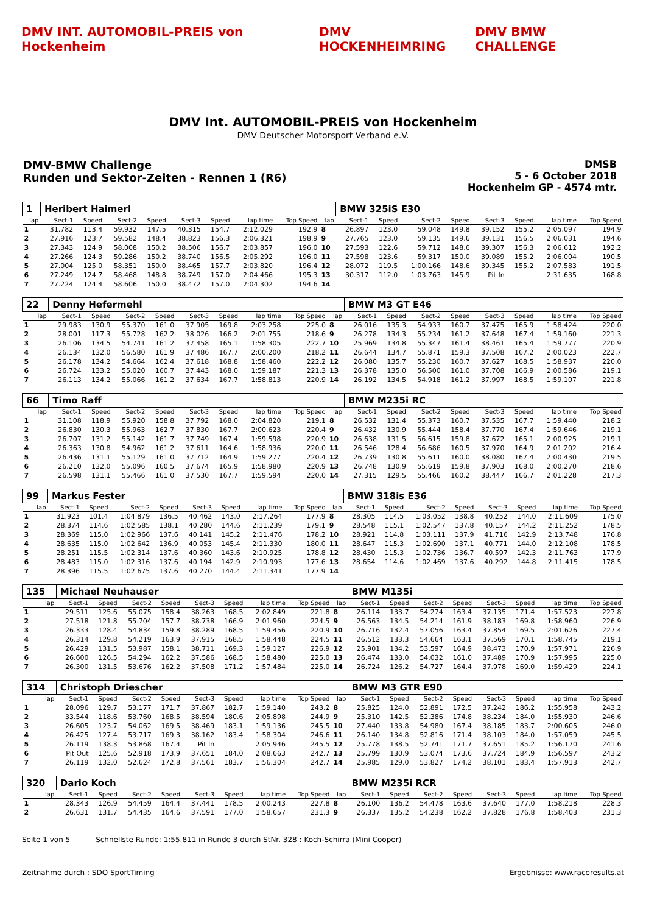DMV INT. AUTOMOBIL-PREIS von Hockenheim
DMV HOCKENHEIMRING DMV BMW CHALLENGE
DMV Int. AUTOMOBIL-PREIS von Hockenheim
DMV Deutscher Motorsport Verband e.V.
DMV-BMW Challenge
Runden und Sektor-Zeiten - Rennen 1 (R6)
DMSB
5 - 6 October 2018
Hockenheim GP - 4574 mtr.
| 1 | Heribert Haimerl | | | | | | | | | BMW 325iS E30 | | | | | | | |
| lap | Sect-1 | Speed | Sect-2 | Speed | Sect-3 | Speed | lap time | Top Speed | lap | Sect-1 | Speed | Sect-2 | Speed | Sect-3 | Speed | lap time | Top Speed |
| 1 | 31.782 | 113.4 | 59.932 | 147.5 | 40.315 | 154.7 | 2:12.029 | 192.9 | 8 | 26.897 | 123.0 | 59.048 | 149.8 | 39.152 | 155.2 | 2:05.097 | 194.9 |
| 2 | 27.916 | 123.7 | 59.582 | 148.4 | 38.823 | 156.3 | 2:06.321 | 198.9 | 9 | 27.765 | 123.0 | 59.135 | 149.6 | 39.131 | 156.5 | 2:06.031 | 194.6 |
| 3 | 27.343 | 124.9 | 58.008 | 150.2 | 38.506 | 156.7 | 2:03.857 | 196.0 | 10 | 27.593 | 122.6 | 59.712 | 148.6 | 39.307 | 156.3 | 2:06.612 | 192.2 |
| 4 | 27.266 | 124.3 | 59.286 | 150.2 | 38.740 | 156.5 | 2:05.292 | 196.0 | 11 | 27.598 | 123.6 | 59.317 | 150.0 | 39.089 | 155.2 | 2:06.004 | 190.5 |
| 5 | 27.004 | 125.0 | 58.351 | 150.0 | 38.465 | 157.7 | 2:03.820 | 196.4 | 12 | 28.072 | 119.5 | 1:00.166 | 148.6 | 39.345 | 155.2 | 2:07.583 | 191.5 |
| 6 | 27.249 | 124.7 | 58.468 | 148.8 | 38.749 | 157.0 | 2:04.466 | 195.3 | 13 | 30.317 | 112.0 | 1:03.763 | 145.9 | Pit In | | 2:31.635 | 168.8 |
| 7 | 27.224 | 124.4 | 58.606 | 150.0 | 38.472 | 157.0 | 2:04.302 | 194.6 | 14 | | | | | | | | |
| 22 | Denny Hefermehl | | | | | | | | | BMW M3 GT E46 | | | | | | | |
| lap | Sect-1 | Speed | Sect-2 | Speed | Sect-3 | Speed | lap time | Top Speed | lap | Sect-1 | Speed | Sect-2 | Speed | Sect-3 | Speed | lap time | Top Speed |
| 1 | 29.983 | 130.9 | 55.370 | 161.0 | 37.905 | 169.8 | 2:03.258 | 225.0 | 8 | 26.016 | 135.3 | 54.933 | 160.7 | 37.475 | 165.9 | 1:58.424 | 220.0 |
| 2 | 28.001 | 117.3 | 55.728 | 162.2 | 38.026 | 166.2 | 2:01.755 | 218.6 | 9 | 26.278 | 134.3 | 55.234 | 161.2 | 37.648 | 167.4 | 1:59.160 | 221.3 |
| 3 | 26.106 | 134.5 | 54.741 | 161.2 | 37.458 | 165.1 | 1:58.305 | 222.7 | 10 | 25.969 | 134.8 | 55.347 | 161.4 | 38.461 | 165.4 | 1:59.777 | 220.9 |
| 4 | 26.134 | 132.0 | 56.580 | 161.9 | 37.486 | 167.7 | 2:00.200 | 218.2 | 11 | 26.644 | 134.7 | 55.871 | 159.3 | 37.508 | 167.2 | 2:00.023 | 222.7 |
| 5 | 26.178 | 134.2 | 54.664 | 162.4 | 37.618 | 168.8 | 1:58.460 | 222.2 | 12 | 26.080 | 135.7 | 55.230 | 160.7 | 37.627 | 168.5 | 1:58.937 | 220.0 |
| 6 | 26.724 | 133.2 | 55.020 | 160.7 | 37.443 | 168.0 | 1:59.187 | 221.3 | 13 | 26.378 | 135.0 | 56.500 | 161.0 | 37.708 | 166.9 | 2:00.586 | 219.1 |
| 7 | 26.113 | 134.2 | 55.066 | 161.2 | 37.634 | 167.7 | 1:58.813 | 220.9 | 14 | 26.192 | 134.5 | 54.918 | 161.2 | 37.997 | 168.5 | 1:59.107 | 221.8 |
| 66 | Timo Raff | | | | | | | | | BMW M235i RC | | | | | | | |
| lap | Sect-1 | Speed | Sect-2 | Speed | Sect-3 | Speed | lap time | Top Speed | lap | Sect-1 | Speed | Sect-2 | Speed | Sect-3 | Speed | lap time | Top Speed |
| 1 | 31.108 | 118.9 | 55.920 | 158.8 | 37.792 | 168.0 | 2:04.820 | 219.1 | 8 | 26.532 | 131.4 | 55.373 | 160.7 | 37.535 | 167.7 | 1:59.440 | 218.2 |
| 2 | 26.830 | 130.3 | 55.963 | 162.7 | 37.830 | 167.7 | 2:00.623 | 220.4 | 9 | 26.432 | 130.9 | 55.444 | 158.4 | 37.770 | 167.4 | 1:59.646 | 219.1 |
| 3 | 26.707 | 131.2 | 55.142 | 161.7 | 37.749 | 167.4 | 1:59.598 | 220.9 | 10 | 26.638 | 131.5 | 56.615 | 159.8 | 37.672 | 165.1 | 2:00.925 | 219.1 |
| 4 | 26.363 | 130.8 | 54.962 | 161.2 | 37.611 | 164.6 | 1:58.936 | 220.0 | 11 | 26.546 | 128.4 | 56.686 | 160.5 | 37.970 | 164.9 | 2:01.202 | 216.4 |
| 5 | 26.436 | 131.1 | 55.129 | 161.0 | 37.712 | 164.9 | 1:59.277 | 220.4 | 12 | 26.739 | 130.8 | 55.611 | 160.0 | 38.080 | 167.4 | 2:00.430 | 219.5 |
| 6 | 26.210 | 132.0 | 55.096 | 160.5 | 37.674 | 165.9 | 1:58.980 | 220.9 | 13 | 26.748 | 130.9 | 55.619 | 159.8 | 37.903 | 168.0 | 2:00.270 | 218.6 |
| 7 | 26.598 | 131.1 | 55.466 | 161.0 | 37.530 | 167.7 | 1:59.594 | 220.0 | 14 | 27.315 | 129.5 | 55.466 | 160.2 | 38.447 | 166.7 | 2:01.228 | 217.3 |
| 99 | Markus Fester | | | | | | | | | BMW 318is E36 | | | | | | | |
| lap | Sect-1 | Speed | Sect-2 | Speed | Sect-3 | Speed | lap time | Top Speed | lap | Sect-1 | Speed | Sect-2 | Speed | Sect-3 | Speed | lap time | Top Speed |
| 1 | 31.923 | 101.4 | 1:04.879 | 136.5 | 40.462 | 143.0 | 2:17.264 | 177.9 | 8 | 28.305 | 114.5 | 1:03.052 | 138.8 | 40.252 | 144.0 | 2:11.609 | 175.0 |
| 2 | 28.374 | 114.6 | 1:02.585 | 138.1 | 40.280 | 144.6 | 2:11.239 | 179.1 | 9 | 28.548 | 115.1 | 1:02.547 | 137.8 | 40.157 | 144.2 | 2:11.252 | 178.5 |
| 3 | 28.369 | 115.0 | 1:02.966 | 137.6 | 40.141 | 145.2 | 2:11.476 | 178.2 | 10 | 28.921 | 114.8 | 1:03.111 | 137.9 | 41.716 | 142.9 | 2:13.748 | 176.8 |
| 4 | 28.635 | 115.0 | 1:02.642 | 136.9 | 40.053 | 145.4 | 2:11.330 | 180.0 | 11 | 28.647 | 115.3 | 1:02.690 | 137.1 | 40.771 | 144.0 | 2:12.108 | 178.5 |
| 5 | 28.251 | 115.5 | 1:02.314 | 137.6 | 40.360 | 143.6 | 2:10.925 | 178.8 | 12 | 28.430 | 115.3 | 1:02.736 | 136.7 | 40.597 | 142.3 | 2:11.763 | 177.9 |
| 6 | 28.483 | 115.0 | 1:02.316 | 137.6 | 40.194 | 142.9 | 2:10.993 | 177.6 | 13 | 28.654 | 114.6 | 1:02.469 | 137.6 | 40.292 | 144.8 | 2:11.415 | 178.5 |
| 7 | 28.396 | 115.5 | 1:02.675 | 137.6 | 40.270 | 144.4 | 2:11.341 | 177.9 | 14 | | | | | | | | |
| 135 | Michael Neuhauser | | | | | | | | | BMW M135i | | | | | | | |
| lap | Sect-1 | Speed | Sect-2 | Speed | Sect-3 | Speed | lap time | Top Speed | lap | Sect-1 | Speed | Sect-2 | Speed | Sect-3 | Speed | lap time | Top Speed |
| 1 | 29.511 | 125.6 | 55.075 | 158.4 | 38.263 | 168.5 | 2:02.849 | 221.8 | 8 | 26.114 | 133.7 | 54.274 | 163.4 | 37.135 | 171.4 | 1:57.523 | 227.8 |
| 2 | 27.518 | 121.8 | 55.704 | 157.7 | 38.738 | 166.9 | 2:01.960 | 224.5 | 9 | 26.563 | 134.5 | 54.214 | 161.9 | 38.183 | 169.8 | 1:58.960 | 226.9 |
| 3 | 26.333 | 128.4 | 54.834 | 159.8 | 38.289 | 168.5 | 1:59.456 | 220.9 | 10 | 26.716 | 132.4 | 57.056 | 163.4 | 37.854 | 169.5 | 2:01.626 | 227.4 |
| 4 | 26.314 | 129.8 | 54.219 | 163.9 | 37.915 | 168.5 | 1:58.448 | 224.5 | 11 | 26.512 | 133.3 | 54.664 | 163.1 | 37.569 | 170.1 | 1:58.745 | 219.1 |
| 5 | 26.429 | 131.5 | 53.987 | 158.1 | 38.711 | 169.3 | 1:59.127 | 226.9 | 12 | 25.901 | 134.2 | 53.597 | 164.9 | 38.473 | 170.9 | 1:57.971 | 226.9 |
| 6 | 26.600 | 126.5 | 54.294 | 162.2 | 37.586 | 168.5 | 1:58.480 | 225.0 | 13 | 26.474 | 133.0 | 54.032 | 161.0 | 37.489 | 170.9 | 1:57.995 | 225.0 |
| 7 | 26.300 | 131.5 | 53.676 | 162.2 | 37.508 | 171.2 | 1:57.484 | 225.0 | 14 | 26.724 | 126.2 | 54.727 | 164.4 | 37.978 | 169.0 | 1:59.429 | 224.1 |
| 314 | Christoph Driescher | | | | | | | | | BMW M3 GTR E90 | | | | | | | |
| lap | Sect-1 | Speed | Sect-2 | Speed | Sect-3 | Speed | lap time | Top Speed | lap | Sect-1 | Speed | Sect-2 | Speed | Sect-3 | Speed | lap time | Top Speed |
| 1 | 28.096 | 129.7 | 53.177 | 171.7 | 37.867 | 182.7 | 1:59.140 | 243.2 | 8 | 25.825 | 124.0 | 52.891 | 172.5 | 37.242 | 186.2 | 1:55.958 | 243.2 |
| 2 | 33.544 | 118.6 | 53.760 | 168.5 | 38.594 | 180.6 | 2:05.898 | 244.9 | 9 | 25.310 | 142.5 | 52.386 | 174.8 | 38.234 | 184.0 | 1:55.930 | 246.6 |
| 3 | 26.605 | 123.7 | 54.062 | 169.5 | 38.469 | 183.1 | 1:59.136 | 245.5 | 10 | 27.440 | 133.8 | 54.980 | 167.4 | 38.185 | 183.7 | 2:00.605 | 246.0 |
| 4 | 26.425 | 127.4 | 53.717 | 169.3 | 38.162 | 183.4 | 1:58.304 | 246.6 | 11 | 26.140 | 134.8 | 52.816 | 171.4 | 38.103 | 184.0 | 1:57.059 | 245.5 |
| 5 | 26.119 | 138.3 | 53.868 | 167.4 | Pit In | | 2:05.946 | 245.5 | 12 | 25.778 | 138.5 | 52.741 | 171.7 | 37.651 | 185.2 | 1:56.170 | 241.6 |
| 6 | Pit Out | 125.6 | 52.918 | 173.9 | 37.651 | 184.0 | 2:08.663 | 242.7 | 13 | 25.799 | 130.9 | 53.074 | 173.6 | 37.724 | 184.9 | 1:56.597 | 243.2 |
| 7 | 26.119 | 132.0 | 52.624 | 172.8 | 37.561 | 183.7 | 1:56.304 | 242.7 | 14 | 25.985 | 129.0 | 53.827 | 174.2 | 38.101 | 183.4 | 1:57.913 | 242.7 |
| 320 | Dario Koch | | | | | | | | | BMW M235i RCR | | | | | | | |
| lap | Sect-1 | Speed | Sect-2 | Speed | Sect-3 | Speed | lap time | Top Speed | lap | Sect-1 | Speed | Sect-2 | Speed | Sect-3 | Speed | lap time | Top Speed |
| 1 | 28.343 | 126.9 | 54.459 | 164.4 | 37.441 | 178.5 | 2:00.243 | 227.8 | 8 | 26.100 | 136.2 | 54.478 | 163.6 | 37.640 | 177.0 | 1:58.218 | 228.3 |
| 2 | 26.631 | 131.7 | 54.435 | 164.6 | 37.591 | 177.0 | 1:58.657 | 231.3 | 9 | 26.337 | 135.2 | 54.238 | 162.2 | 37.828 | 176.8 | 1:58.403 | 231.3 |
Seite 1 von 5 Schnellste Runde: 1:55.811 in Runde 3 durch StNr. 328 : Koch-Schirra (Mini Cooper)
Zeitnahme durch : SDO SportTiming Ergebnisse: www.raceresults.at